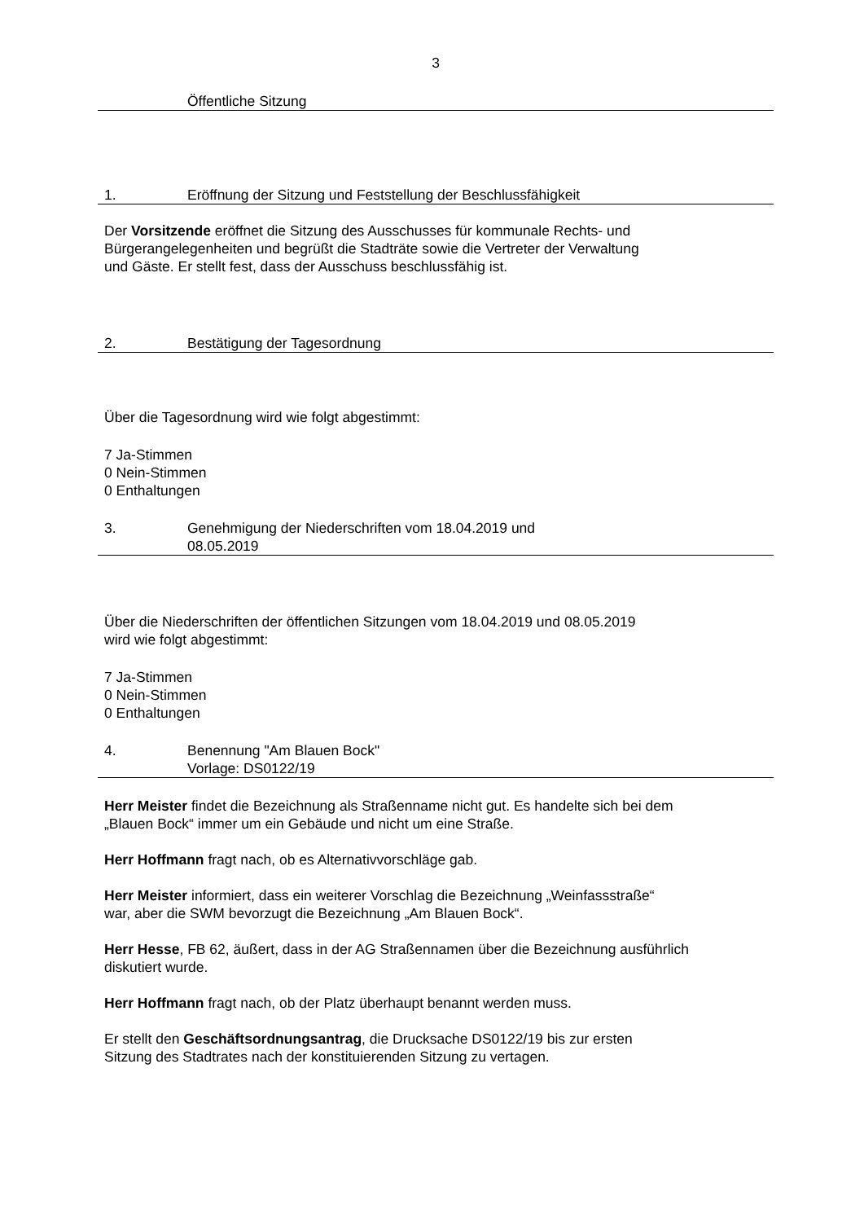3
Öffentliche Sitzung
1. Eröffnung der Sitzung und Feststellung der Beschlussfähigkeit
Der Vorsitzende eröffnet die Sitzung des Ausschusses für kommunale Rechts- und
Bürgerangelegenheiten und begrüßt die Stadträte sowie die Vertreter der Verwaltung
und Gäste. Er stellt fest, dass der Ausschuss beschlussfähig ist.
2. Bestätigung der Tagesordnung
Über die Tagesordnung wird wie folgt abgestimmt:
7 Ja-Stimmen
0 Nein-Stimmen
0 Enthaltungen
3. Genehmigung der Niederschriften vom 18.04.2019 und
08.05.2019
Über die Niederschriften der öffentlichen Sitzungen vom 18.04.2019 und 08.05.2019
wird wie folgt abgestimmt:
7 Ja-Stimmen
0 Nein-Stimmen
0 Enthaltungen
4. Benennung "Am Blauen Bock"
Vorlage: DS0122/19
Herr Meister findet die Bezeichnung als Straßenname nicht gut. Es handelte sich bei dem
„Blauen Bock“ immer um ein Gebäude und nicht um eine Straße.
Herr Hoffmann fragt nach, ob es Alternativvorschläge gab.
Herr Meister informiert, dass ein weiterer Vorschlag die Bezeichnung „Weinfassstraße“
war, aber die SWM bevorzugt die Bezeichnung „Am Blauen Bock“.
Herr Hesse, FB 62, äußert, dass in der AG Straßennamen über die Bezeichnung ausführlich
diskutiert wurde.
Herr Hoffmann fragt nach, ob der Platz überhaupt benannt werden muss.
Er stellt den Geschäftsordnungsantrag, die Drucksache DS0122/19 bis zur ersten
Sitzung des Stadtrates nach der konstituierenden Sitzung zu vertagen.